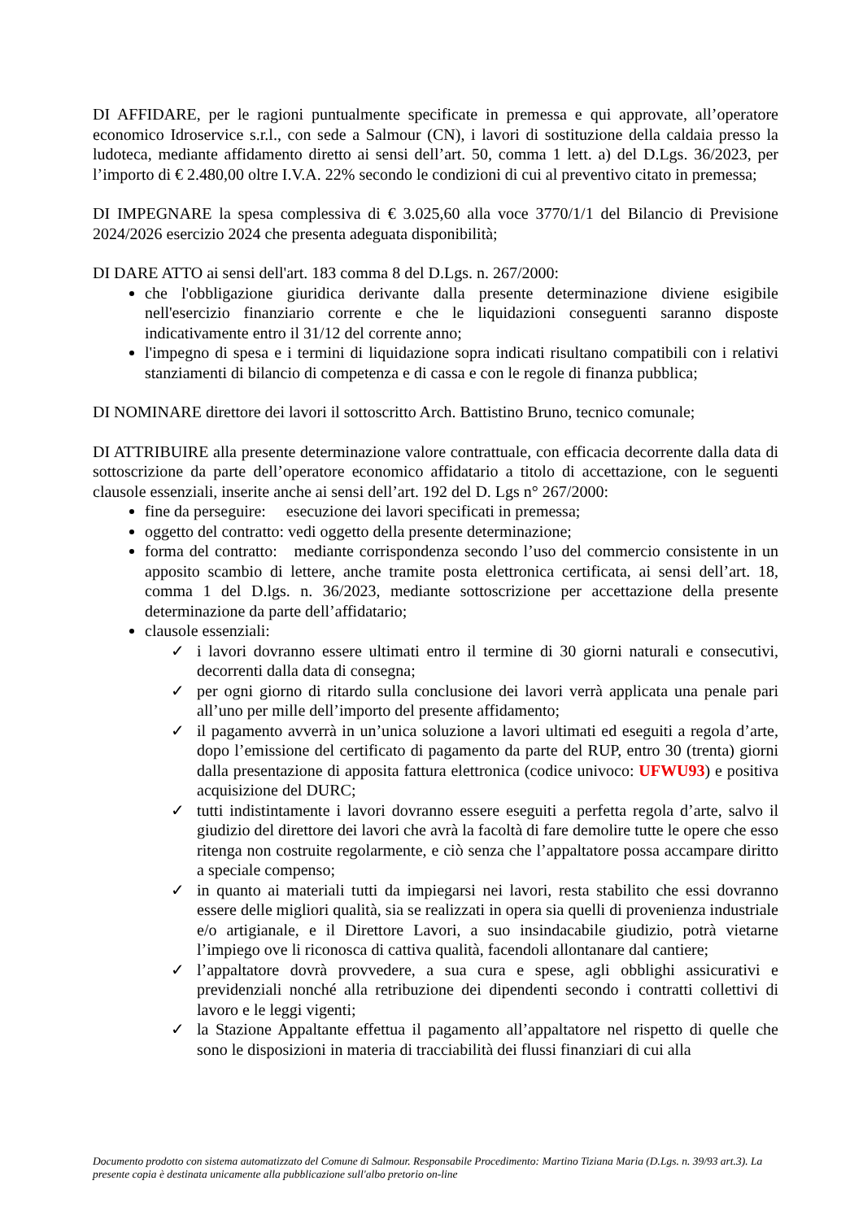DI AFFIDARE, per le ragioni puntualmente specificate in premessa e qui approvate, all’operatore economico Idroservice s.r.l., con sede a Salmour (CN), i lavori di sostituzione della caldaia presso la ludoteca, mediante affidamento diretto ai sensi dell’art. 50, comma 1 lett. a) del D.Lgs. 36/2023, per l’importo di € 2.480,00 oltre I.V.A. 22% secondo le condizioni di cui al preventivo citato in premessa;
DI IMPEGNARE la spesa complessiva di € 3.025,60 alla voce 3770/1/1 del Bilancio di Previsione 2024/2026 esercizio 2024 che presenta adeguata disponibilità;
DI DARE ATTO ai sensi dell'art. 183 comma 8 del D.Lgs. n. 267/2000:
che l'obbligazione giuridica derivante dalla presente determinazione diviene esigibile nell'esercizio finanziario corrente e che le liquidazioni conseguenti saranno disposte indicativamente entro il 31/12 del corrente anno;
l'impegno di spesa e i termini di liquidazione sopra indicati risultano compatibili con i relativi stanziamenti di bilancio di competenza e di cassa e con le regole di finanza pubblica;
DI NOMINARE direttore dei lavori il sottoscritto Arch. Battistino Bruno, tecnico comunale;
DI ATTRIBUIRE alla presente determinazione valore contrattuale, con efficacia decorrente dalla data di sottoscrizione da parte dell’operatore economico affidatario a titolo di accettazione, con le seguenti clausole essenziali, inserite anche ai sensi dell’art. 192 del D. Lgs n° 267/2000:
fine da perseguire: esecuzione dei lavori specificati in premessa;
oggetto del contratto: vedi oggetto della presente determinazione;
forma del contratto: mediante corrispondenza secondo l’uso del commercio consistente in un apposito scambio di lettere, anche tramite posta elettronica certificata, ai sensi dell’art. 18, comma 1 del D.lgs. n. 36/2023, mediante sottoscrizione per accettazione della presente determinazione da parte dell’affidatario;
clausole essenziali:
✓ i lavori dovranno essere ultimati entro il termine di 30 giorni naturali e consecutivi, decorrenti dalla data di consegna;
✓ per ogni giorno di ritardo sulla conclusione dei lavori verrà applicata una penale pari all’uno per mille dell’importo del presente affidamento;
✓ il pagamento avverrà in un’unica soluzione a lavori ultimati ed eseguiti a regola d’arte, dopo l’emissione del certificato di pagamento da parte del RUP, entro 30 (trenta) giorni dalla presentazione di apposita fattura elettronica (codice univoco: UFWU93) e positiva acquisizione del DURC;
✓ tutti indistintamente i lavori dovranno essere eseguiti a perfetta regola d’arte, salvo il giudizio del direttore dei lavori che avrà la facoltà di fare demolire tutte le opere che esso ritenga non costruite regolarmente, e ciò senza che l’appaltatore possa accampare diritto a speciale compenso;
✓ in quanto ai materiali tutti da impiegarsi nei lavori, resta stabilito che essi dovranno essere delle migliori qualità, sia se realizzati in opera sia quelli di provenienza industriale e/o artigianale, e il Direttore Lavori, a suo insindacabile giudizio, potrà vietarne l’impiego ove li riconosca di cattiva qualità, facendoli allontanare dal cantiere;
✓ l’appaltatore dovrà provvedere, a sua cura e spese, agli obblighi assicurativi e previdenziali nonché alla retribuzione dei dipendenti secondo i contratti collettivi di lavoro e le leggi vigenti;
✓ la Stazione Appaltante effettua il pagamento all’appaltatore nel rispetto di quelle che sono le disposizioni in materia di tracciabilità dei flussi finanziari di cui alla
Documento prodotto con sistema automatizzato del Comune di Salmour. Responsabile Procedimento: Martino Tiziana Maria (D.Lgs. n. 39/93 art.3). La presente copia è destinata unicamente alla pubblicazione sull'albo pretorio on-line